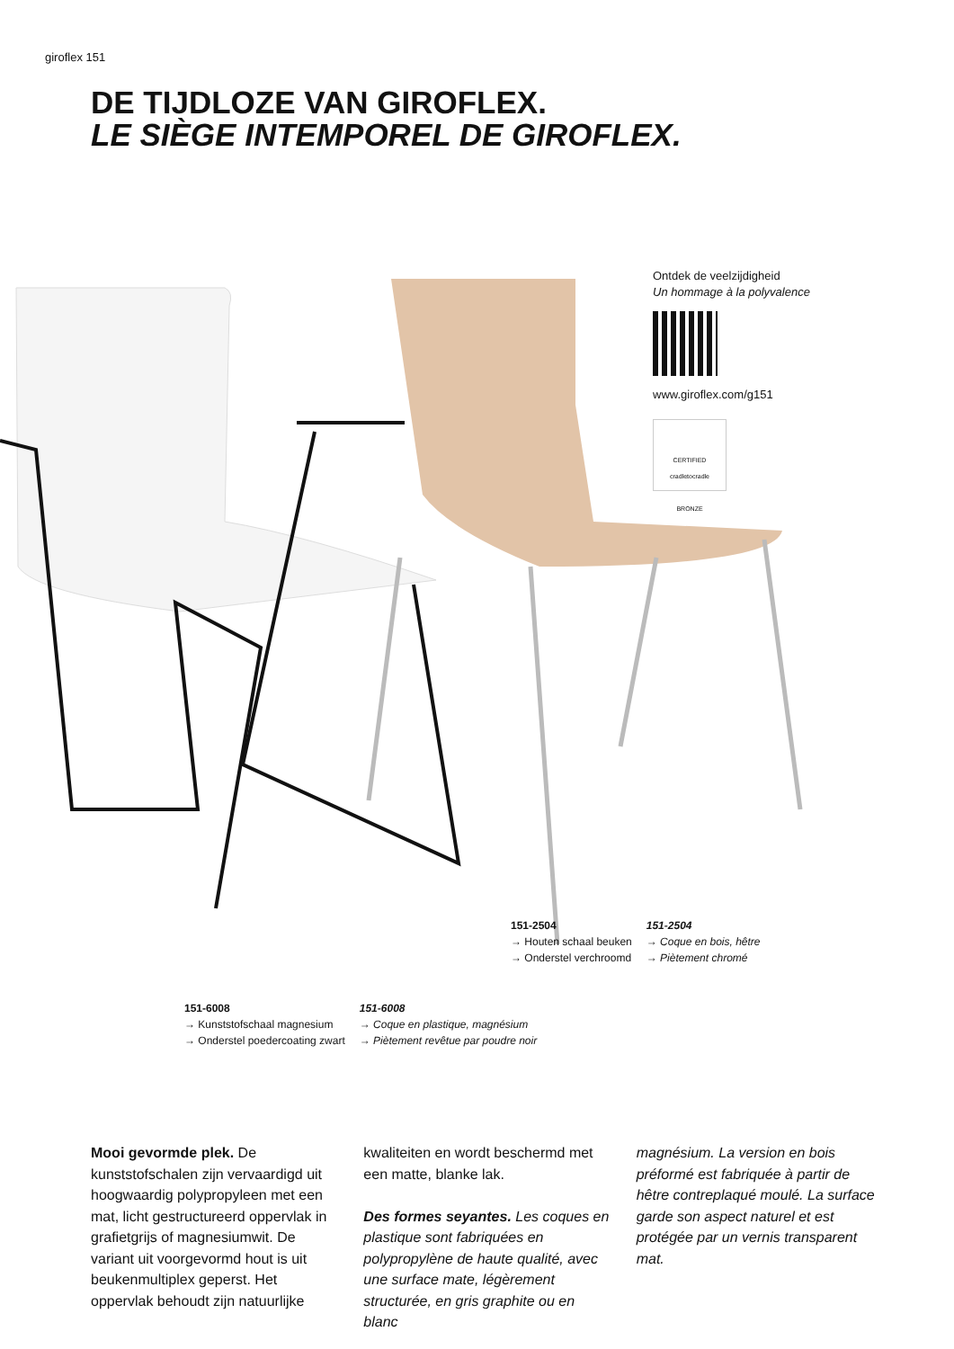giroflex 151
DE TIJDLOZE VAN GIROFLEX.
LE SIÈGE INTEMPOREL DE GIROFLEX.
Ontdek de veelzijdigheid
Un hommage à la polyvalence
www.giroflex.com/g151
CERTIFIED
cradletocradle
BRONZE
151-2504
→ Houten schaal beuken
→ Onderstel verchroomd
151-2504
→ Coque en bois, hêtre
→ Piètement chromé
151-6008
→ Kunststofschaal magnesium
→ Onderstel poedercoating zwart
151-6008
→ Coque en plastique, magnésium
→ Piètement revêtue par poudre noir
Mooi gevormde plek. De kunststofschalen zijn vervaardigd uit hoogwaardig polypropyleen met een mat, licht gestructureerd oppervlak in grafietgrijs of magnesiumwit. De variant uit voorgevormd hout is uit beukenmultiplex geperst. Het oppervlak behoudt zijn natuurlijke
kwaliteiten en wordt beschermd met een matte, blanke lak.
Des formes seyantes. Les coques en plastique sont fabriquées en polypropylène de haute qualité, avec une surface mate, légèrement structurée, en gris graphite ou en blanc
magnésium. La version en bois préformé est fabriquée à partir de hêtre contreplaqué moulé. La surface garde son aspect naturel et est protégée par un vernis transparent mat.